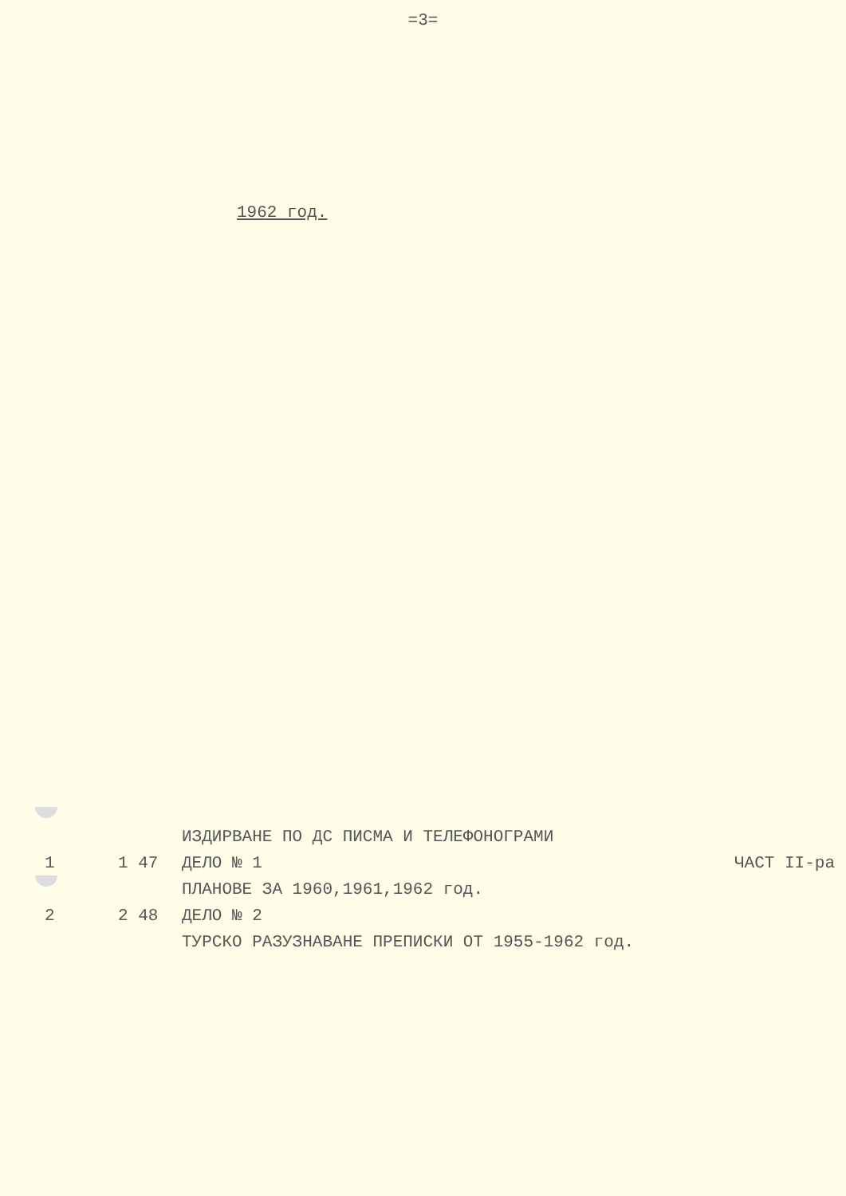=3=
1962 год.
ИЗДИРВАНЕ ПО ДС ПИСМА И ТЕЛЕФОНОГРАМИ
1 1 47 ДЕЛО № 1 ЧАСТ II-ра
ПЛАНОВЕ ЗА 1960,1961,1962 год.
2 2 48 ДЕЛО № 2
ТУРСКО РАЗУЗНАВАНЕ ПРЕПИСКИ ОТ 1955-1962 год.